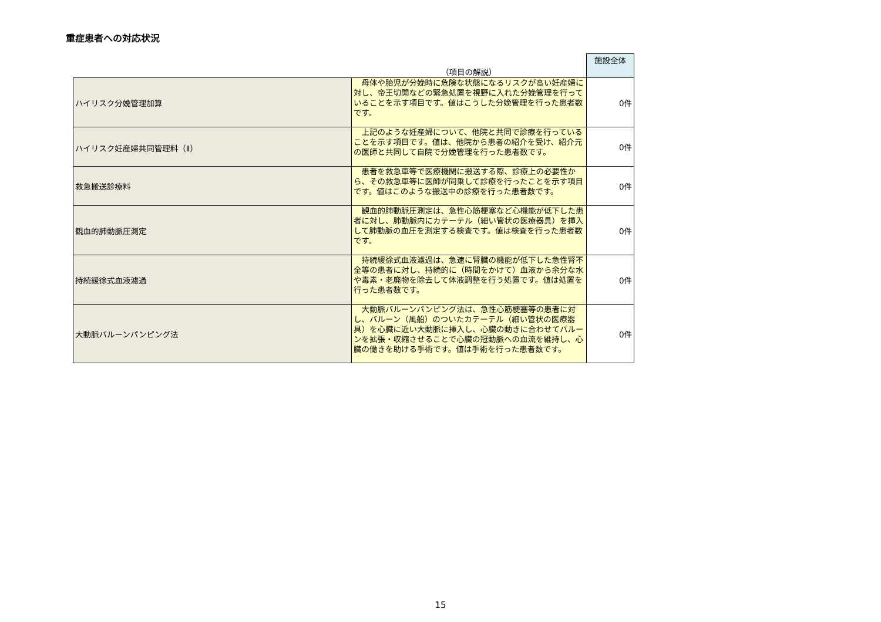重症患者への対応状況
| | （項目の解説） | 施設全体 |
| --- | --- | --- |
| ハイリスク分娩管理加算 | 母体や胎児が分娩時に危険な状態になるリスクが高い妊産婦に対し、帝王切開などの緊急処置を視野に入れた分娩管理を行っていることを示す項目です。値はこうした分娩管理を行った患者数です。 | 0件 |
| ハイリスク妊産婦共同管理料（Ⅱ） | 上記のような妊産婦について、他院と共同で診療を行っていることを示す項目です。値は、他院から患者の紹介を受け、紹介元の医師と共同して自院で分娩管理を行った患者数です。 | 0件 |
| 救急搬送診療料 | 患者を救急車等で医療機関に搬送する際、診療上の必要性から、その救急車等に医師が同乗して診療を行ったことを示す項目です。値はこのような搬送中の診療を行った患者数です。 | 0件 |
| 観血的肺動脈圧測定 | 観血的肺動脈圧測定は、急性心筋梗塞など心機能が低下した患者に対し、肺動脈内にカテーテル（細い管状の医療器具）を挿入して肺動脈の血圧を測定する検査です。値は検査を行った患者数です。 | 0件 |
| 持続緩徐式血液濾過 | 持続緩徐式血液濾過は、急速に腎臓の機能が低下した急性腎不全等の患者に対し、持続的に（時間をかけて）血液から余分な水や毒素・老廃物を除去して体液調整を行う処置です。値は処置を行った患者数です。 | 0件 |
| 大動脈バルーンパンピング法 | 大動脈バルーンパンピング法は、急性心筋梗塞等の患者に対し、バルーン（風船）のついたカテーテル（細い管状の医療器具）を心臓に近い大動脈に挿入し、心臓の動きに合わせてバルーンを拡張・収縮させることで心臓の冠動脈への血流を維持し、心臓の働きを助ける手術です。値は手術を行った患者数です。 | 0件 |
15